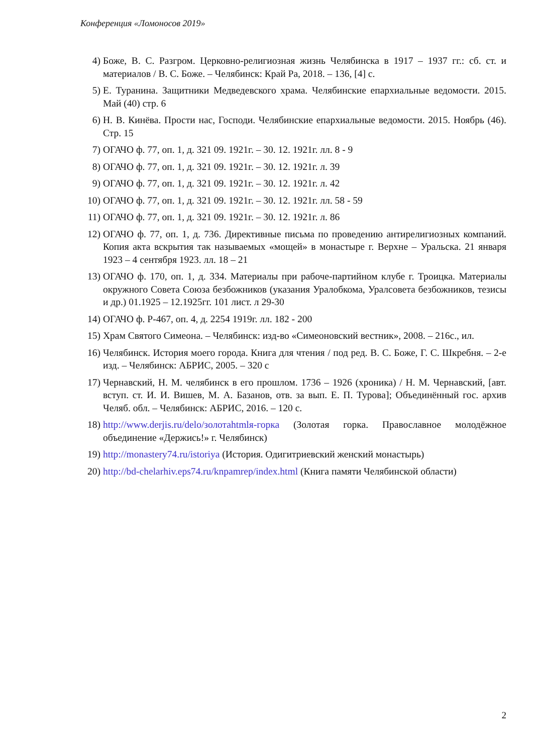Конференция «Ломоносов 2019»
4) Боже, В. С. Разгром. Церковно-религиозная жизнь Челябинска в 1917 – 1937 гг.: сб. ст. и материалов / В. С. Боже. – Челябинск: Край Ра, 2018. – 136, [4] с.
5) Е. Туранина. Защитники Медведевского храма. Челябинские епархиальные ведомости. 2015. Май (40) стр. 6
6) Н. В. Кинёва. Прости нас, Господи. Челябинские епархиальные ведомости. 2015. Ноябрь (46). Стр. 15
7) ОГАЧО ф. 77, оп. 1, д. 321 09. 1921г. – 30. 12. 1921г. лл. 8 - 9
8) ОГАЧО ф. 77, оп. 1, д. 321 09. 1921г. – 30. 12. 1921г. л. 39
9) ОГАЧО ф. 77, оп. 1, д. 321 09. 1921г. – 30. 12. 1921г. л. 42
10) ОГАЧО ф. 77, оп. 1, д. 321 09. 1921г. – 30. 12. 1921г. лл. 58 - 59
11) ОГАЧО ф. 77, оп. 1, д. 321 09. 1921г. – 30. 12. 1921г. л. 86
12) ОГАЧО ф. 77, оп. 1, д. 736. Директивные письма по проведению антирелигиозных компаний. Копия акта вскрытия так называемых «мощей» в монастыре г. Верхне – Уральска. 21 января 1923 – 4 сентября 1923. лл. 18 – 21
13) ОГАЧО ф. 170, оп. 1, д. 334. Материалы при рабоче-партийном клубе г. Троицка. Материалы окружного Совета Союза безбожников (указания Уралобкома, Уралсовета безбожников, тезисы и др.) 01.1925 – 12.1925гг. 101 лист. л 29-30
14) ОГАЧО ф. Р-467, оп. 4, д. 2254 1919г. лл. 182 - 200
15) Храм Святого Симеона. – Челябинск: изд-во «Симеоновский вестник», 2008. – 216с., ил.
16) Челябинск. История моего города. Книга для чтения / под ред. В. С. Боже, Г. С. Шкребня. – 2-е изд. – Челябинск: АБРИС, 2005. – 320 с
17) Чернавский, Н. М. челябинск в его прошлом. 1736 – 1926 (хроника) / Н. М. Чернавский, [авт. вступ. ст. И. И. Вишев, М. А. Базанов, отв. за вып. Е. П. Турова]; Объединённый гос. архив Челяб. обл. – Челябинск: АБРИС, 2016. – 120 с.
18) http://www.derjis.ru/delo/золотаhtmlя-горка (Золотая горка. Православное молодёжное объединение «Держись!» г. Челябинск)
19) http://monastery74.ru/istoriya (История. Одигитриевский женский монастырь)
20) http://bd-chelarhiv.eps74.ru/knpamrep/index.html (Книга памяти Челябинской области)
2